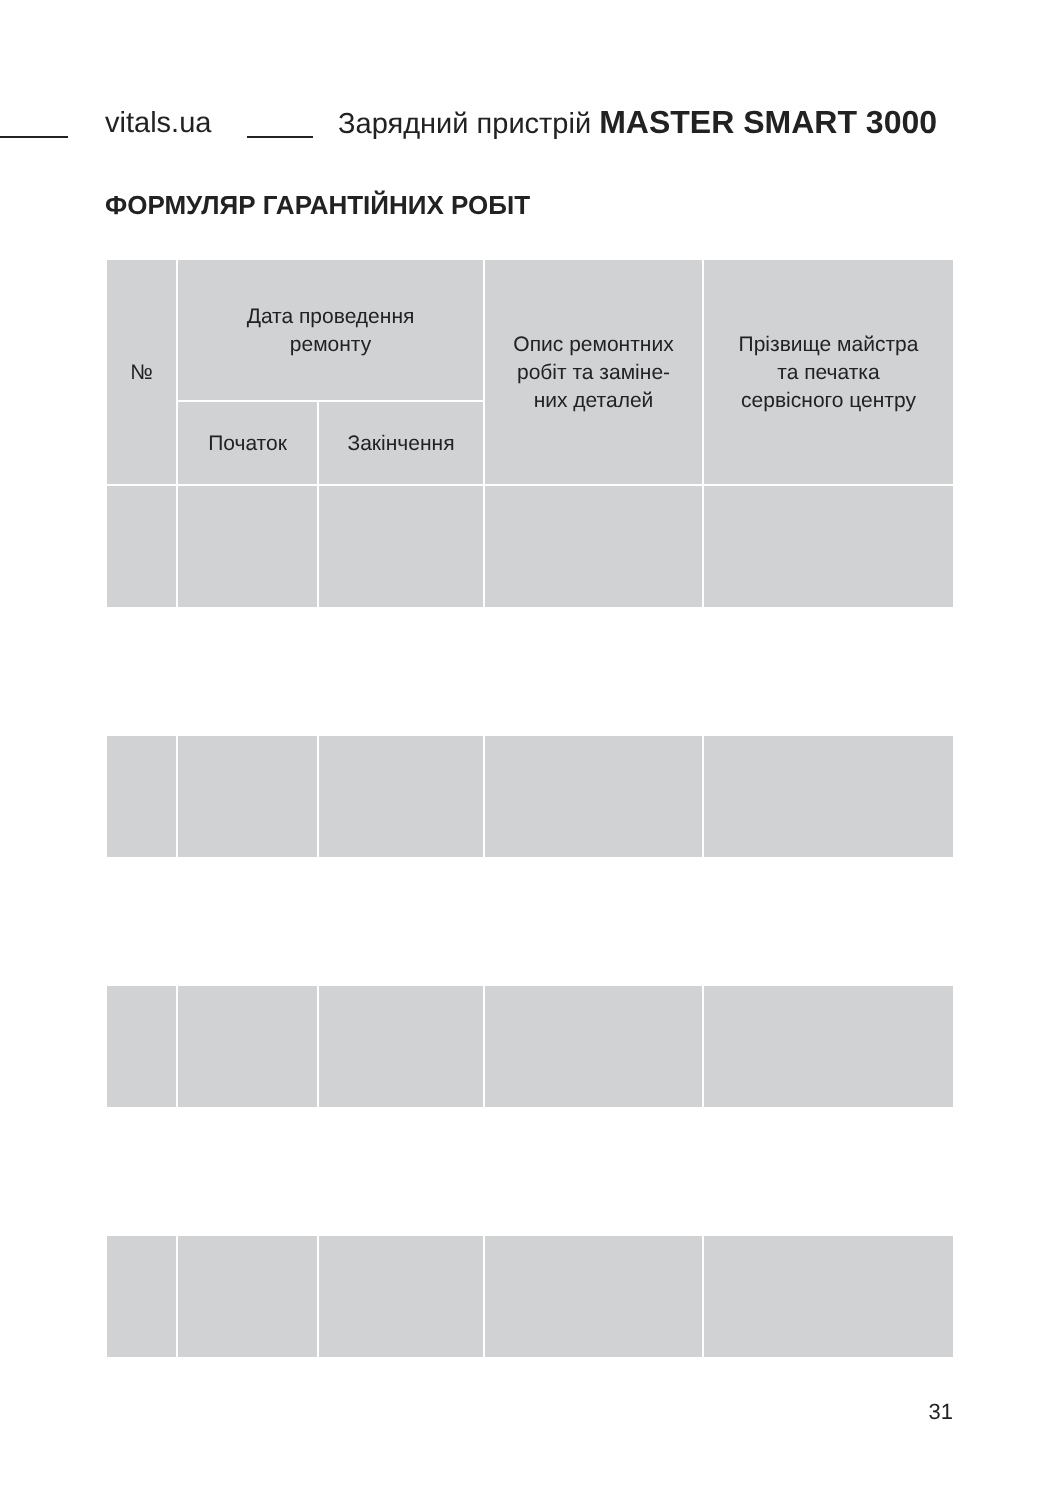vitals.ua Зарядний пристрій MASTER SMART 3000
ФОРМУЛЯР ГАРАНТІЙНИХ РОБІТ
| № | Дата проведення ремонту | | Опис ремонтних робіт та заміне- них деталей | Прізвище майстра та печатка сервісного центру |
| --- | --- | --- | --- | --- |
| | Початок | Закінчення | | |
31